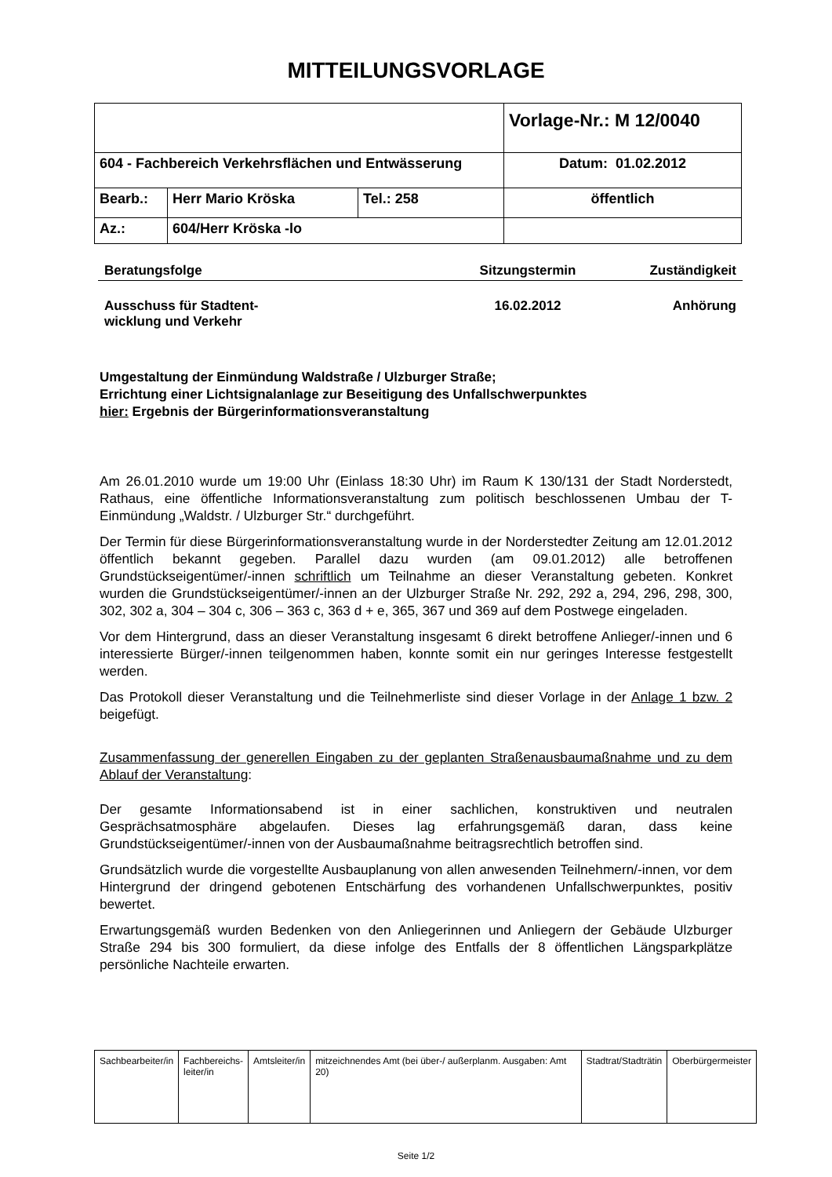MITTEILUNGSVORLAGE
| | | | Vorlage-Nr.: M 12/0040 |
| 604 - Fachbereich Verkehrsflächen und Entwässerung | | | Datum: 01.02.2012 |
| Bearb.: | Herr Mario Kröska | Tel.: 258 | öffentlich |
| Az.: | 604/Herr Kröska -lo | | |
Beratungsfolge Sitzungstermin Zuständigkeit
Ausschuss für Stadtent-
wicklung und Verkehr
16.02.2012 Anhörung
Umgestaltung der Einmündung Waldstraße / Ulzburger Straße;
Errichtung einer Lichtsignalanlage zur Beseitigung des Unfallschwerpunktes
hier: Ergebnis der Bürgerinformationsveranstaltung
Am 26.01.2010 wurde um 19:00 Uhr (Einlass 18:30 Uhr) im Raum K 130/131 der Stadt Norderstedt, Rathaus, eine öffentliche Informationsveranstaltung zum politisch beschlossenen Umbau der T-Einmündung „Waldstr. / Ulzburger Str.“ durchgeführt.
Der Termin für diese Bürgerinformationsveranstaltung wurde in der Norderstedter Zeitung am 12.01.2012 öffentlich bekannt gegeben. Parallel dazu wurden (am 09.01.2012) alle betroffenen Grundstückseigentümer/-innen schriftlich um Teilnahme an dieser Veranstaltung gebeten. Konkret wurden die Grundstückseigentümer/-innen an der Ulzburger Straße Nr. 292, 292 a, 294, 296, 298, 300, 302, 302 a, 304 – 304 c, 306 – 363 c, 363 d + e, 365, 367 und 369 auf dem Postwege eingeladen.
Vor dem Hintergrund, dass an dieser Veranstaltung insgesamt 6 direkt betroffene Anlieger/-innen und 6 interessierte Bürger/-innen teilgenommen haben, konnte somit ein nur geringes Interesse festgestellt werden.
Das Protokoll dieser Veranstaltung und die Teilnehmerliste sind dieser Vorlage in der Anlage 1 bzw. 2 beigefügt.
Zusammenfassung der generellen Eingaben zu der geplanten Straßenausbaumaßnahme und zu dem Ablauf der Veranstaltung:
Der gesamte Informationsabend ist in einer sachlichen, konstruktiven und neutralen Gesprächsatmosphäre abgelaufen. Dieses lag erfahrungsgemäß daran, dass keine Grundstückseigentümer/-innen von der Ausbaumaßnahme beitragsrechtlich betroffen sind.
Grundsätzlich wurde die vorgestellte Ausbauplanung von allen anwesenden Teilnehmern/-innen, vor dem Hintergrund der dringend gebotenen Entschärfung des vorhandenen Unfallschwerpunktes, positiv bewertet.
Erwartungsgemäß wurden Bedenken von den Anliegerinnen und Anliegern der Gebäude Ulzburger Straße 294 bis 300 formuliert, da diese infolge des Entfalls der 8 öffentlichen Längsparkplätze persönliche Nachteile erwarten.
| Sachbearbeiter/in | Fachbereichs- leiter/in | Amtsleiter/in | mitzeichnendes Amt (bei über-/ außerplanm. Ausgaben: Amt 20) | Stadtrat/Stadträtin | Oberbürgermeister |
Seite 1/2